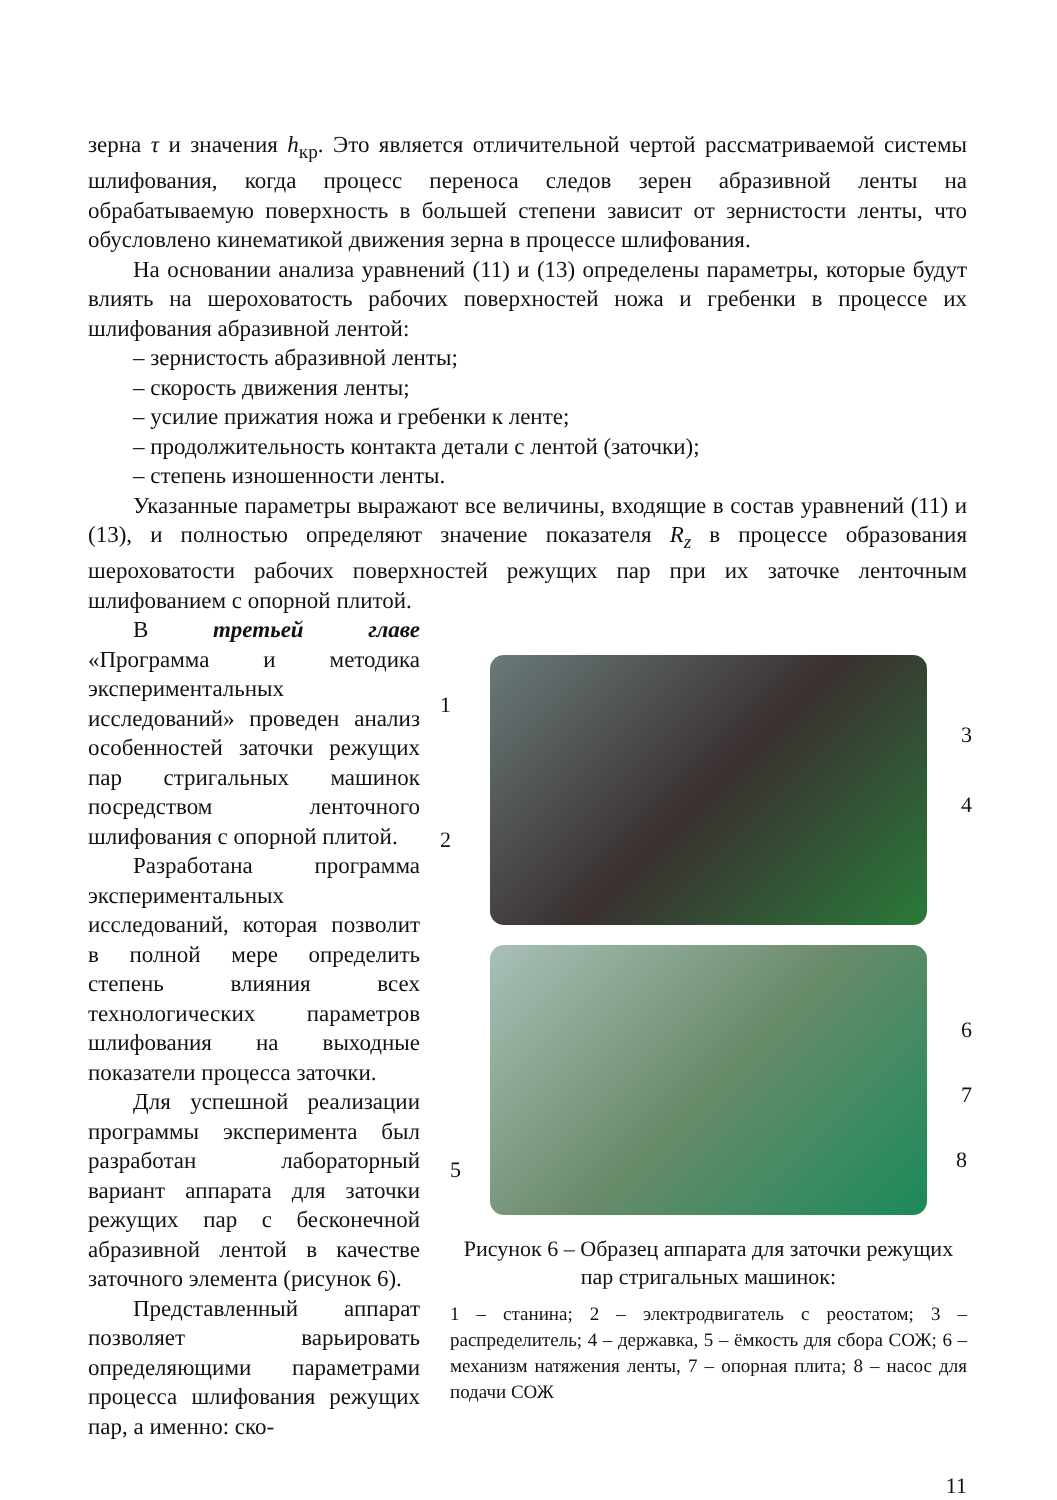зерна τ и значения h<sub>кр</sub>. Это является отличительной чертой рассматриваемой системы шлифования, когда процесс переноса следов зерен абразивной ленты на обрабатываемую поверхность в большей степени зависит от зернистости ленты, что обусловлено кинематикой движения зерна в процессе шлифования.
На основании анализа уравнений (11) и (13) определены параметры, которые будут влиять на шероховатость рабочих поверхностей ножа и гребенки в процессе их шлифования абразивной лентой:
– зернистость абразивной ленты;
– скорость движения ленты;
– усилие прижатия ножа и гребенки к ленте;
– продолжительность контакта детали с лентой (заточки);
– степень изношенности ленты.
Указанные параметры выражают все величины, входящие в состав уравнений (11) и (13), и полностью определяют значение показателя R<sub>z</sub> в процессе образования шероховатости рабочих поверхностей режущих пар при их заточке ленточным шлифованием с опорной плитой.
В третьей главе «Программа и методика экспериментальных исследований» проведен анализ особенностей заточки режущих пар стригальных машинок посредством ленточного шлифования с опорной плитой.
Разработана программа экспериментальных исследований, которая позволит в полной мере определить степень влияния всех технологических параметров шлифования на выходные показатели процесса заточки.
Для успешной реализации программы эксперимента был разработан лабораторный вариант аппарата для заточки режущих пар с бесконечной абразивной лентой в качестве заточного элемента (рисунок 6).
Представленный аппарат позволяет варьировать определяющими параметрами процесса шлифования режущих пар, а именно: ско-
1
2
3
4
5
6
7
8
Рисунок 6 – Образец аппарата для заточки режущих пар стригальных машинок:
1 – станина; 2 – электродвигатель с реостатом; 3 – распределитель; 4 – державка, 5 – ёмкость для сбора СОЖ; 6 – механизм натяжения ленты, 7 – опорная плита; 8 – насос для подачи СОЖ
11